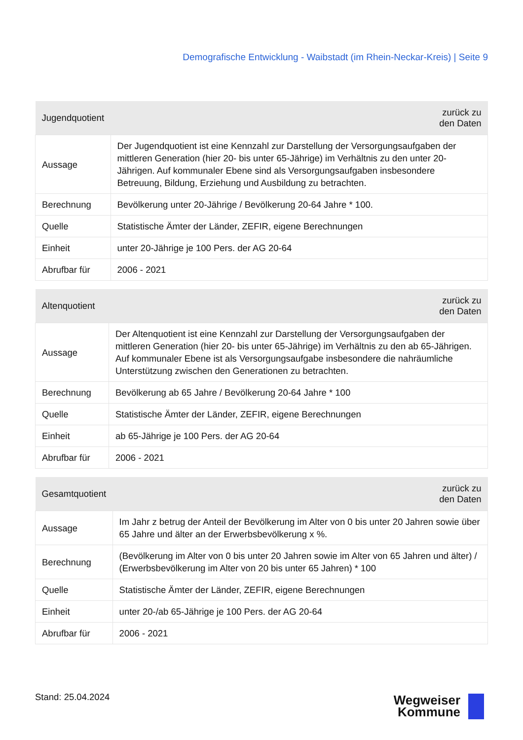Demografische Entwicklung - Waibstadt (im Rhein-Neckar-Kreis) | Seite 9
| Jugendquotient | zurück zu den Daten |
| --- | --- |
| Aussage | Der Jugendquotient ist eine Kennzahl zur Darstellung der Versorgungsaufgaben der mittleren Generation (hier 20- bis unter 65-Jährige) im Verhältnis zu den unter 20-Jährigen. Auf kommunaler Ebene sind als Versorgungsaufgaben insbesondere Betreuung, Bildung, Erziehung und Ausbildung zu betrachten. |
| Berechnung | Bevölkerung unter 20-Jährige / Bevölkerung 20-64 Jahre * 100. |
| Quelle | Statistische Ämter der Länder, ZEFIR, eigene Berechnungen |
| Einheit | unter 20-Jährige je 100 Pers. der AG 20-64 |
| Abrufbar für | 2006 - 2021 |
| Altenquotient | zurück zu den Daten |
| --- | --- |
| Aussage | Der Altenquotient ist eine Kennzahl zur Darstellung der Versorgungsaufgaben der mittleren Generation (hier 20- bis unter 65-Jährige) im Verhältnis zu den ab 65-Jährigen. Auf kommunaler Ebene ist als Versorgungsaufgabe insbesondere die nahräumliche Unterstützung zwischen den Generationen zu betrachten. |
| Berechnung | Bevölkerung ab 65 Jahre / Bevölkerung 20-64 Jahre * 100 |
| Quelle | Statistische Ämter der Länder, ZEFIR, eigene Berechnungen |
| Einheit | ab 65-Jährige je 100 Pers. der AG 20-64 |
| Abrufbar für | 2006 - 2021 |
| Gesamtquotient | zurück zu den Daten |
| --- | --- |
| Aussage | Im Jahr z betrug der Anteil der Bevölkerung im Alter von 0 bis unter 20 Jahren sowie über 65 Jahre und älter an der Erwerbsbevölkerung x %. |
| Berechnung | (Bevölkerung im Alter von 0 bis unter 20 Jahren sowie im Alter von 65 Jahren und älter) / (Erwerbsbevölkerung im Alter von 20 bis unter 65 Jahren) * 100 |
| Quelle | Statistische Ämter der Länder, ZEFIR, eigene Berechnungen |
| Einheit | unter 20-/ab 65-Jährige je 100 Pers. der AG 20-64 |
| Abrufbar für | 2006 - 2021 |
Stand: 25.04.2024
Wegweiser
Kommune